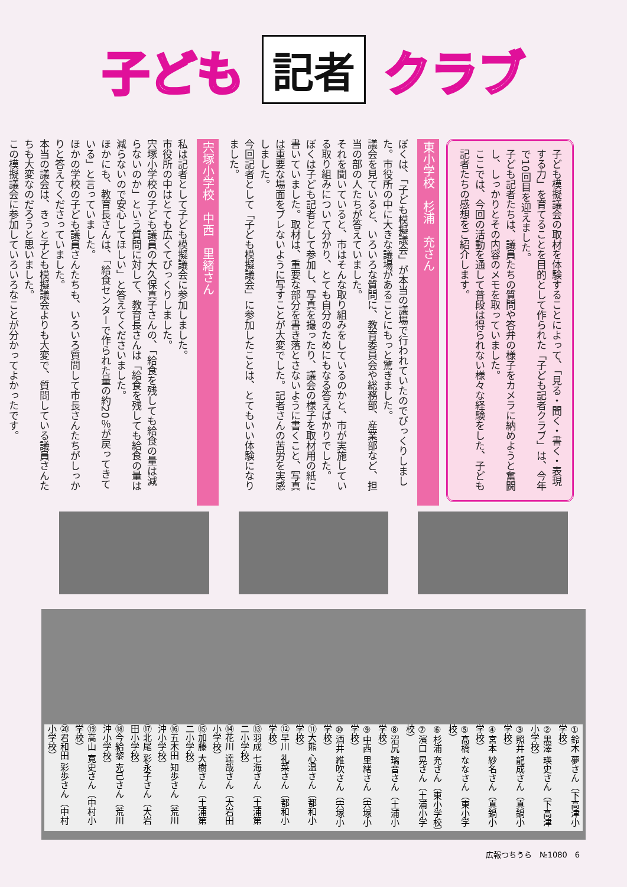子ども 記者 クラブ
子ども模擬議会の取材を体験することによって、「見る・聞く・書く・表現する力」を育てることを目的として作られた「子ども記者クラブ」は、今年で10回目を迎えました。
子ども記者たちは、議員たちの質問や答弁の様子をカメラに納めようと奮闘し、しっかりとその内容のメモを取っていました。
ここでは、今回の活動を通して普段は得られない様々な経験をした、子ども記者たちの感想をご紹介します。
東小学校　杉浦　充さん
ぼくは、「子ども模擬議会」が本当の議場で行われていたのでびっくりしました。市役所の中に大きな議場があることにもっと驚きました。
議会を見ていると、いろいろな質問に、教育委員会や総務部、産業部など、担当の部の人たちが答えていました。
それを聞いていると、市はそんな取り組みをしているのかと、市が実施している取り組みについて分かり、とても自分のためにもなる答えばかりでした。
ぼくは子ども記者として参加し、写真を撮ったり、議会の様子を取材用の紙に書いていました。取材は、重要な部分を書き落とさないように書くこと、写真は重要な場面をブレないように写すことが大変でした。記者さんの苦労を実感しました。
今回記者として「子ども模擬議会」に参加したことは、とてもいい体験になりました。
宍塚小学校　中西　里緒さん
私は記者として子ども模擬議会に参加しました。
市役所の中はとても広くてびっくりしました。
宍塚小学校の子ども議員の大久保真子さんの、「給食を残しても給食の量は減らないのか」という質問に対して、教育長さんは「給食を残しても給食の量は減らないので安心してほしい」と答えてくださいました。
ほかにも、教育長さんは、「給食センターで作られた量の約20％が戻ってきている」と言っていました。
ほかの学校の子ども議員さんたちも、いろいろ質問して市長さんたちがしっかりと答えてくださっていました。
本当の議会は、きっと子ども模擬議会よりも大変で、質問している議員さんたちも大変なのだろうと思いました。
この模擬議会に参加していろいろなことが分かってよかったです。
①鈴木 夢さん（下高津小学校）
②黒澤 瑛史さん（下高津小学校）
③照井 龍成さん（真鍋小学校）
④宮本 紗名さん（真鍋小学校）
⑤髙橋 ななさん（東小学校）
⑥杉浦 充さん（東小学校）
⑦濱口 晃さん（土浦小学校）
⑧沼尻 璃音さん（土浦小学校）
⑨中西 里緒さん（宍塚小学校）
⑩酒井 維吹さん（宍塚小学校）
⑪大熊 心温さん（都和小学校）
⑫早川 礼菜さん（都和小学校）
⑬羽成 七海さん（土浦第二小学校）
⑭花川 達哉さん（大岩田小学校）
⑮加藤 大樹さん（土浦第二小学校）
⑯五木田 知歩さん（荒川沖小学校）
⑰北尾 彩永子さん（大岩田小学校）
⑱今給黎 克己さん（荒川沖小学校）
⑲高山 寛史さん（中村小学校）
⑳君和田 彩歩さん（中村小学校）
広報つちうら　№1080　6